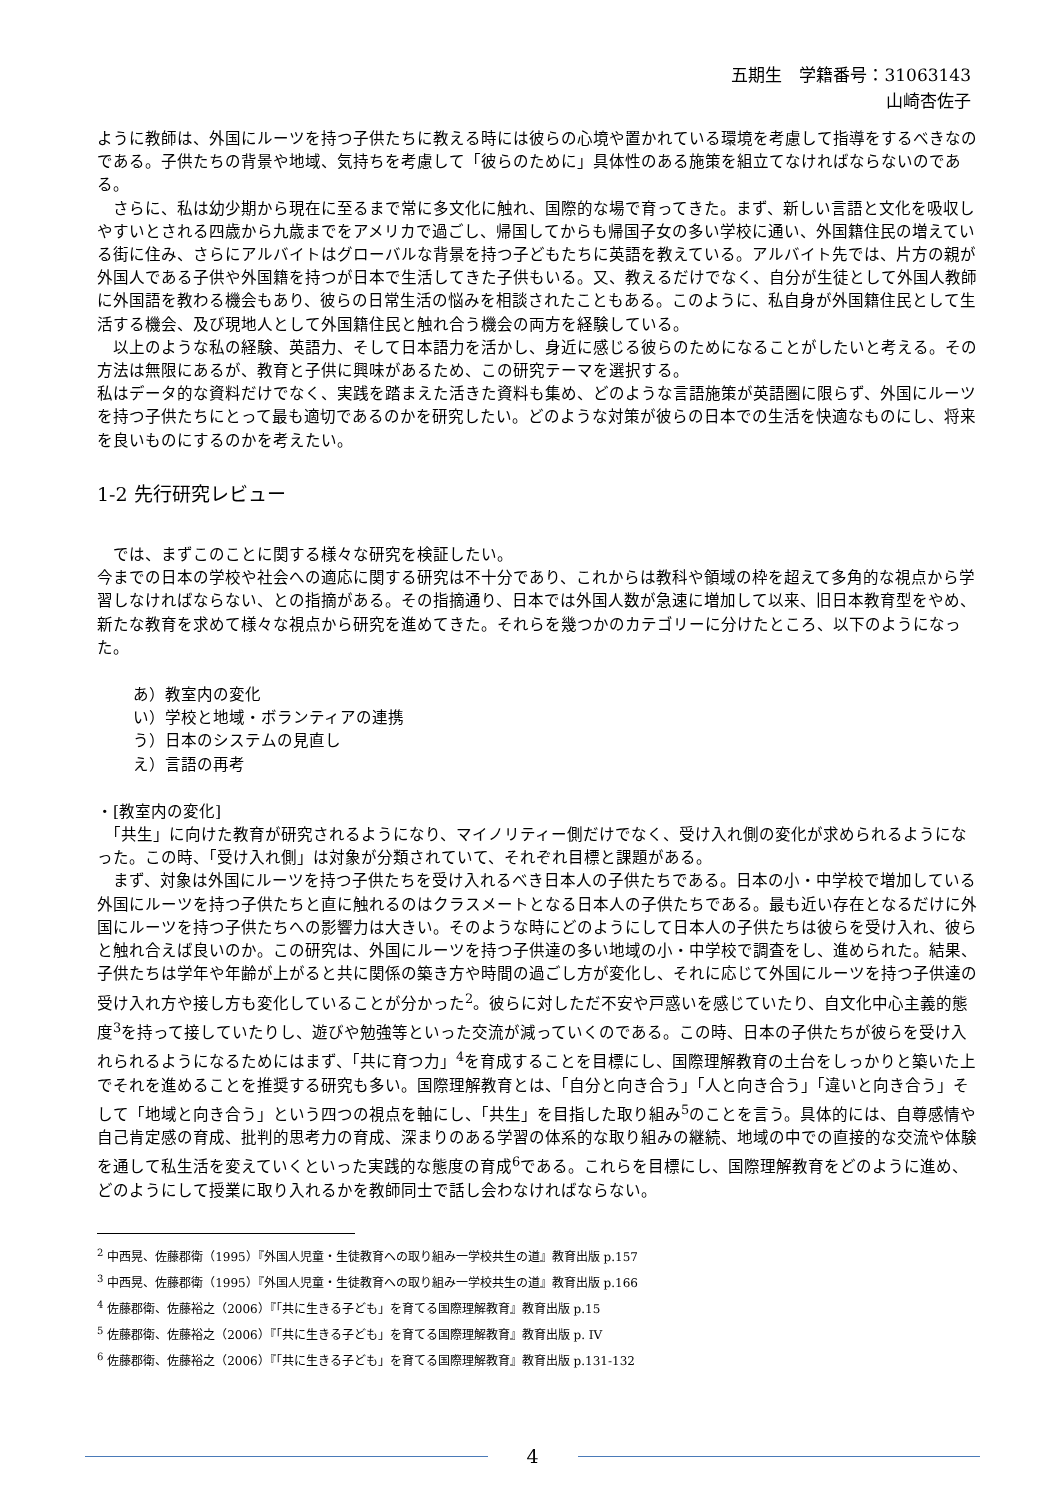五期生　学籍番号：31063143
山崎杏佐子
ように教師は、外国にルーツを持つ子供たちに教える時には彼らの心境や置かれている環境を考慮して指導をするべきなのである。子供たちの背景や地域、気持ちを考慮して「彼らのために」具体性のある施策を組立てなければならないのである。
　さらに、私は幼少期から現在に至るまで常に多文化に触れ、国際的な場で育ってきた。まず、新しい言語と文化を吸収しやすいとされる四歳から九歳までをアメリカで過ごし、帰国してからも帰国子女の多い学校に通い、外国籍住民の増えている街に住み、さらにアルバイトはグローバルな背景を持つ子どもたちに英語を教えている。アルバイト先では、片方の親が外国人である子供や外国籍を持つが日本で生活してきた子供もいる。又、教えるだけでなく、自分が生徒として外国人教師に外国語を教わる機会もあり、彼らの日常生活の悩みを相談されたこともある。このように、私自身が外国籍住民として生活する機会、及び現地人として外国籍住民と触れ合う機会の両方を経験している。
　以上のような私の経験、英語力、そして日本語力を活かし、身近に感じる彼らのためになることがしたいと考える。その方法は無限にあるが、教育と子供に興味があるため、この研究テーマを選択する。
私はデータ的な資料だけでなく、実践を踏まえた活きた資料も集め、どのような言語施策が英語圏に限らず、外国にルーツを持つ子供たちにとって最も適切であるのかを研究したい。どのような対策が彼らの日本での生活を快適なものにし、将来を良いものにするのかを考えたい。
1-2 先行研究レビュー
　では、まずこのことに関する様々な研究を検証したい。
今までの日本の学校や社会への適応に関する研究は不十分であり、これからは教科や領域の枠を超えて多角的な視点から学習しなければならない、との指摘がある。その指摘通り、日本では外国人数が急速に増加して以来、旧日本教育型をやめ、新たな教育を求めて様々な視点から研究を進めてきた。それらを幾つかのカテゴリーに分けたところ、以下のようになった。
あ）教室内の変化
い）学校と地域・ボランティアの連携
う）日本のシステムの見直し
え）言語の再考
・[教室内の変化]
　「共生」に向けた教育が研究されるようになり、マイノリティー側だけでなく、受け入れ側の変化が求められるようになった。この時、「受け入れ側」は対象が分類されていて、それぞれ目標と課題がある。
　まず、対象は外国にルーツを持つ子供たちを受け入れるべき日本人の子供たちである。日本の小・中学校で増加している外国にルーツを持つ子供たちと直に触れるのはクラスメートとなる日本人の子供たちである。最も近い存在となるだけに外国にルーツを持つ子供たちへの影響力は大きい。そのような時にどのようにして日本人の子供たちは彼らを受け入れ、彼らと触れ合えば良いのか。この研究は、外国にルーツを持つ子供達の多い地域の小・中学校で調査をし、進められた。結果、子供たちは学年や年齢が上がると共に関係の築き方や時間の過ごし方が変化し、それに応じて外国にルーツを持つ子供達の受け入れ方や接し方も変化していることが分かった<sup>2</sup>。彼らに対しただ不安や戸惑いを感じていたり、自文化中心主義的態度<sup>3</sup>を持って接していたりし、遊びや勉強等といった交流が減っていくのである。この時、日本の子供たちが彼らを受け入れられるようになるためにはまず、「共に育つ力」<sup>4</sup>を育成することを目標にし、国際理解教育の土台をしっかりと築いた上でそれを進めることを推奨する研究も多い。国際理解教育とは、「自分と向き合う」「人と向き合う」「違いと向き合う」そして「地域と向き合う」という四つの視点を軸にし、「共生」を目指した取り組み<sup>5</sup>のことを言う。具体的には、自尊感情や自己肯定感の育成、批判的思考力の育成、深まりのある学習の体系的な取り組みの継続、地域の中での直接的な交流や体験を通して私生活を変えていくといった実践的な態度の育成<sup>6</sup>である。これらを目標にし、国際理解教育をどのように進め、どのようにして授業に取り入れるかを教師同士で話し会わなければならない。
<sup>2</sup> 中西晃、佐藤郡衛（1995）『外国人児童・生徒教育への取り組み一学校共生の道』教育出版 p.157
<sup>3</sup> 中西晃、佐藤郡衛（1995）『外国人児童・生徒教育への取り組み一学校共生の道』教育出版 p.166
<sup>4</sup> 佐藤郡衛、佐藤裕之（2006）『「共に生きる子ども」を育てる国際理解教育』教育出版 p.15
<sup>5</sup> 佐藤郡衛、佐藤裕之（2006）『「共に生きる子ども」を育てる国際理解教育』教育出版 p. IV
<sup>6</sup> 佐藤郡衛、佐藤裕之（2006）『「共に生きる子ども」を育てる国際理解教育』教育出版 p.131-132
4